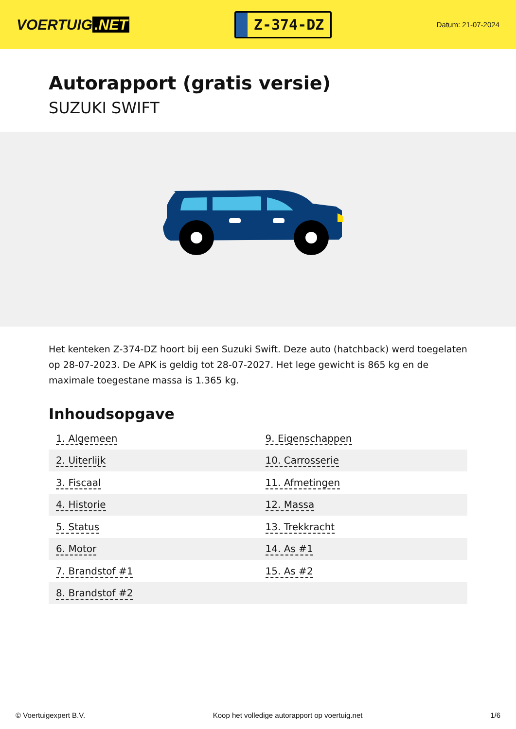VOERTUIG.NET
Z-374-DZ
Datum: 21-07-2024
Autorapport (gratis versie)
SUZUKI SWIFT
Het kenteken Z-374-DZ hoort bij een Suzuki Swift. Deze auto (hatchback) werd toegelaten op 28-07-2023. De APK is geldig tot 28-07-2027. Het lege gewicht is 865 kg en de maximale toegestane massa is 1.365 kg.
Inhoudsopgave
| 1. Algemeen | 9. Eigenschappen |
| 2. Uiterlijk | 10. Carrosserie |
| 3. Fiscaal | 11. Afmetingen |
| 4. Historie | 12. Massa |
| 5. Status | 13. Trekkracht |
| 6. Motor | 14. As #1 |
| 7. Brandstof #1 | 15. As #2 |
| 8. Brandstof #2 | |
© Voertuigexpert B.V. Koop het volledige autorapport op voertuig.net 1/6